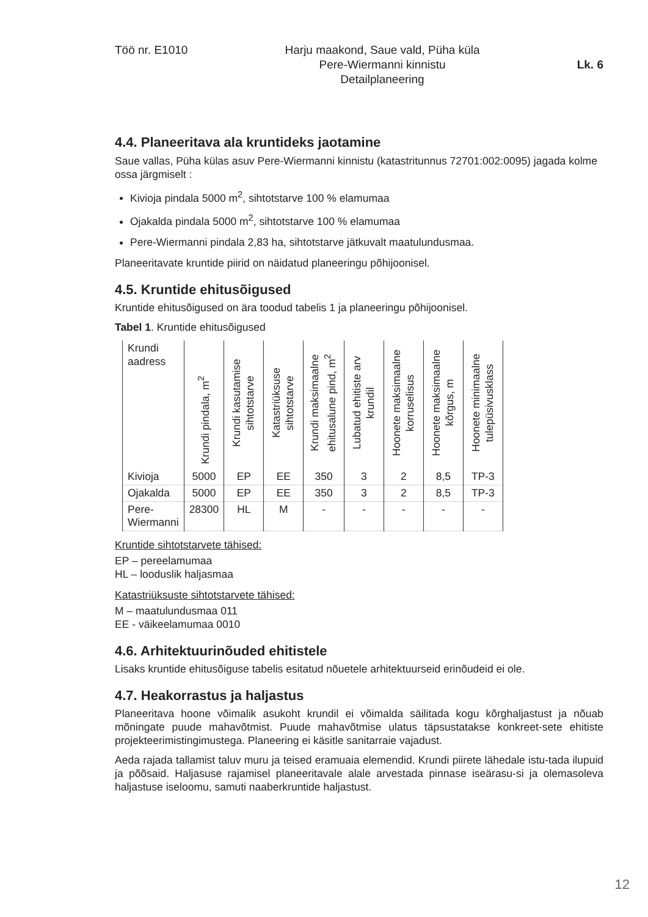Töö nr. E1010 Harju maakond, Saue vald, Püha küla
Pere-Wiermanni kinnistu
Detailplaneering
Lk. 6
4.4. Planeeritava ala kruntideks jaotamine
Saue vallas, Püha külas asuv Pere-Wiermanni kinnistu (katastritunnus 72701:002:0095) jagada kolme ossa järgmiselt :
Kivioja pindala 5000 m<sup>2</sup>, sihtotstarve 100 % elamumaa
Ojakalda pindala 5000 m<sup>2</sup>, sihtotstarve 100 % elamumaa
Pere-Wiermanni pindala 2,83 ha, sihtotstarve jätkuvalt maatulundusmaa.
Planeeritavate kruntide piirid on näidatud planeeringu põhijoonisel.
4.5. Kruntide ehitusõigused
Kruntide ehitusõigused on ära toodud tabelis 1 ja planeeringu põhijoonisel.
Tabel 1. Kruntide ehitusõigused
| Krundi aadress | Krundi pindala, m<sup>2</sup> | Krundi kasutamise sihtotstarve | Katastriüksuse sihtotstarve | Krundi maksimaalne ehitusalune pind, m<sup>2</sup> | Lubatud ehitiste arv krundil | Hoonete maksimaalne korruselisus | Hoonete maksimaalne kõrgus, m | Hoonete minimaalne tulepüsivusklass |
| --- | --- | --- | --- | --- | --- | --- | --- | --- |
| Kivioja | 5000 | EP | EE | 350 | 3 | 2 | 8,5 | TP-3 |
| Ojakalda | 5000 | EP | EE | 350 | 3 | 2 | 8,5 | TP-3 |
| Pere- Wiermanni | 28300 | HL | M | - | - | - | - | - |
Kruntide sihtotstarvete tähised:
EP – pereelamumaa
HL – looduslik haljasmaa
Katastriüksuste sihtotstarvete tähised:
M – maatulundusmaa 011
EE - väikeelamumaa 0010
4.6. Arhitektuurinõuded ehitistele
Lisaks kruntide ehitusõiguse tabelis esitatud nõuetele arhitektuurseid erinõudeid ei ole.
4.7. Heakorrastus ja haljastus
Planeeritava hoone võimalik asukoht krundil ei võimalda säilitada kogu kõrghaljastust ja nõuab mõningate puude mahavõtmist. Puude mahavõtmise ulatus täpsustatakse konkreet-sete ehitiste projekteerimistingimustega. Planeering ei käsitle sanitarraie vajadust.
Aeda rajada tallamist taluv muru ja teised eramuaia elemendid. Krundi piirete lähedale istu-tada ilupuid ja põõsaid. Haljasuse rajamisel planeeritavale alale arvestada pinnase iseärasu-si ja olemasoleva haljastuse iseloomu, samuti naaberkruntide haljastust.
12